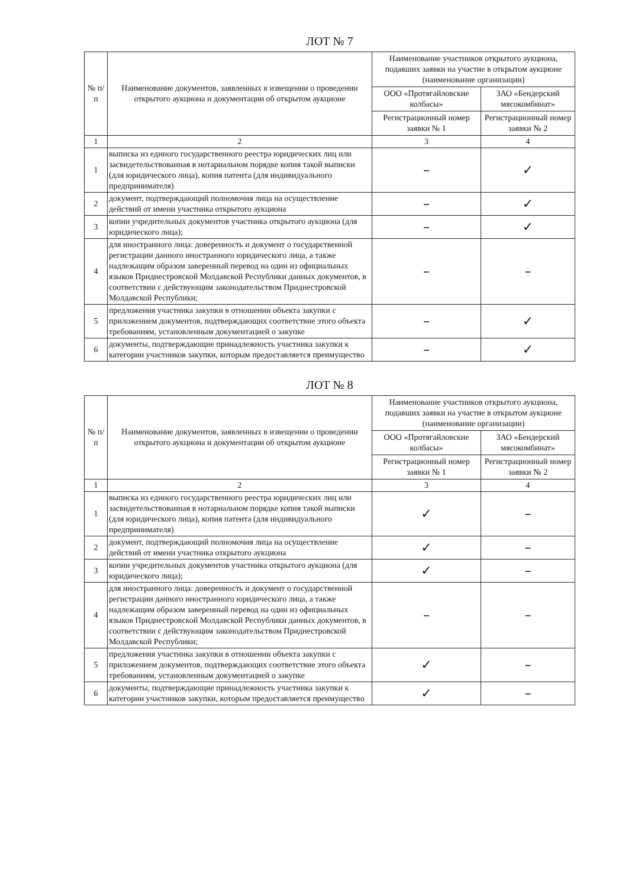ЛОТ № 7
| № п/п | Наименование документов, заявленных в извещении о проведении открытого аукциона и документации об открытом аукционе | Наименование участников открытого аукциона, подавших заявки на участие в открытом аукционе (наименование организации) | |
| --- | --- | --- | --- |
| | | ООО «Протягайловские колбасы» | ЗАО «Бендерский мясокомбинат» |
| | | Регистрационный номер заявки № 1 | Регистрационный номер заявки № 2 |
| 1 | 2 | 3 | 4 |
| 1 | выписка из единого государственного реестра юридических лиц или засвидетельствованная в нотариальном порядке копия такой выписки (для юридического лица), копия патента (для индивидуального предпринимателя) | – | ✓ |
| 2 | документ, подтверждающий полномочия лица на осуществление действий от имени участника открытого аукциона | – | ✓ |
| 3 | копии учредительных документов участника открытого аукциона (для юридического лица); | – | ✓ |
| 4 | для иностранного лица: доверенность и документ о государственной регистрации данного иностранного юридического лица, а также надлежащим образом заверенный перевод на один из официальных языков Приднестровской Молдавской Республики данных документов, в соответствии с действующим законодательством Приднестровской Молдавской Республики; | – | – |
| 5 | предложения участника закупки в отношении объекта закупки с приложением документов, подтверждающих соответствие этого объекта требованиям, установленным документацией о закупке | – | ✓ |
| 6 | документы, подтверждающие принадлежность участника закупки к категории участников закупки, которым предоставляется преимущество | – | ✓ |
ЛОТ № 8
| № п/п | Наименование документов, заявленных в извещении о проведении открытого аукциона и документации об открытом аукционе | Наименование участников открытого аукциона, подавших заявки на участие в открытом аукционе (наименование организации) | |
| --- | --- | --- | --- |
| | | ООО «Протягайловские колбасы» | ЗАО «Бендерский мясокомбинат» |
| | | Регистрационный номер заявки № 1 | Регистрационный номер заявки № 2 |
| 1 | 2 | 3 | 4 |
| 1 | выписка из единого государственного реестра юридических лиц или засвидетельствованная в нотариальном порядке копия такой выписки (для юридического лица), копия патента (для индивидуального предпринимателя) | ✓ | – |
| 2 | документ, подтверждающий полномочия лица на осуществление действий от имени участника открытого аукциона | ✓ | – |
| 3 | копии учредительных документов участника открытого аукциона (для юридического лица); | ✓ | – |
| 4 | для иностранного лица: доверенность и документ о государственной регистрации данного иностранного юридического лица, а также надлежащим образом заверенный перевод на один из официальных языков Приднестровской Молдавской Республики данных документов, в соответствии с действующим законодательством Приднестровской Молдавской Республики; | – | – |
| 5 | предложения участника закупки в отношении объекта закупки с приложением документов, подтверждающих соответствие этого объекта требованиям, установленным документацией о закупке | ✓ | – |
| 6 | документы, подтверждающие принадлежность участника закупки к категории участников закупки, которым предоставляется преимущество | ✓ | – |